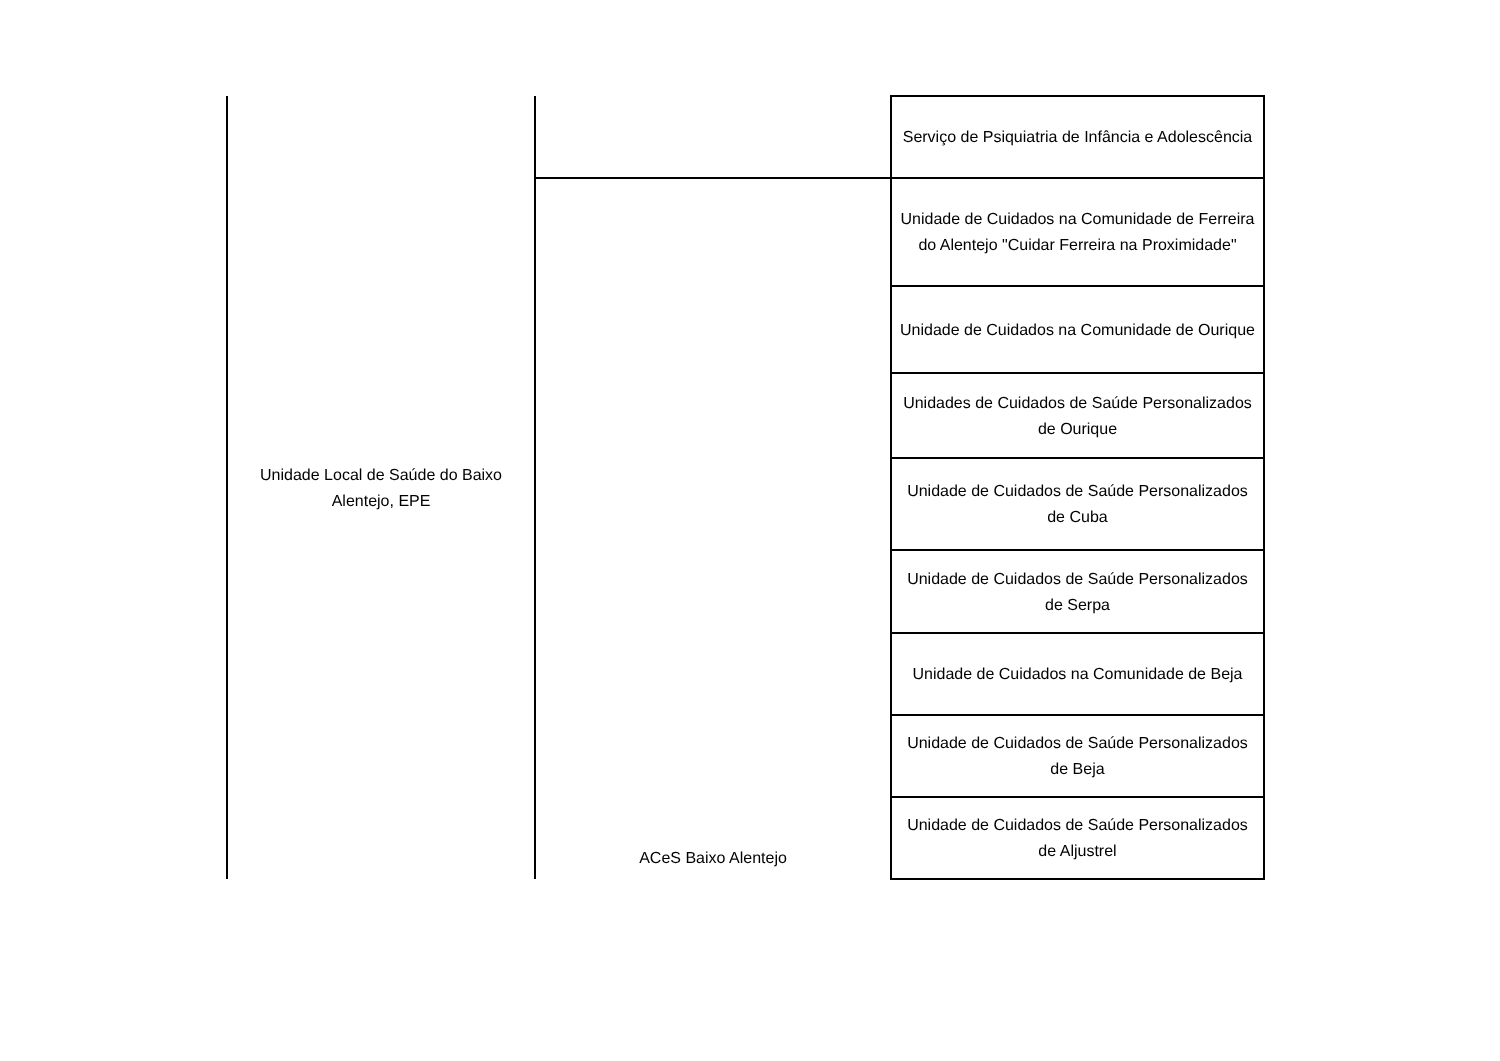| Unidade Local de Saúde do Baixo Alentejo, EPE | | Serviço de Psiquiatria de Infância e Adolescência |
| | ACeS Baixo Alentejo | Unidade de Cuidados na Comunidade de Ferreira do Alentejo "Cuidar Ferreira na Proximidade" |
| | | Unidade de Cuidados na Comunidade de Ourique |
| | | Unidades de Cuidados de Saúde Personalizados de Ourique |
| | | Unidade de Cuidados de Saúde Personalizados de Cuba |
| | | Unidade de Cuidados de Saúde Personalizados de Serpa |
| | | Unidade de Cuidados na Comunidade de Beja |
| | | Unidade de Cuidados de Saúde Personalizados de Beja |
| | | Unidade de Cuidados de Saúde Personalizados de Aljustrel |